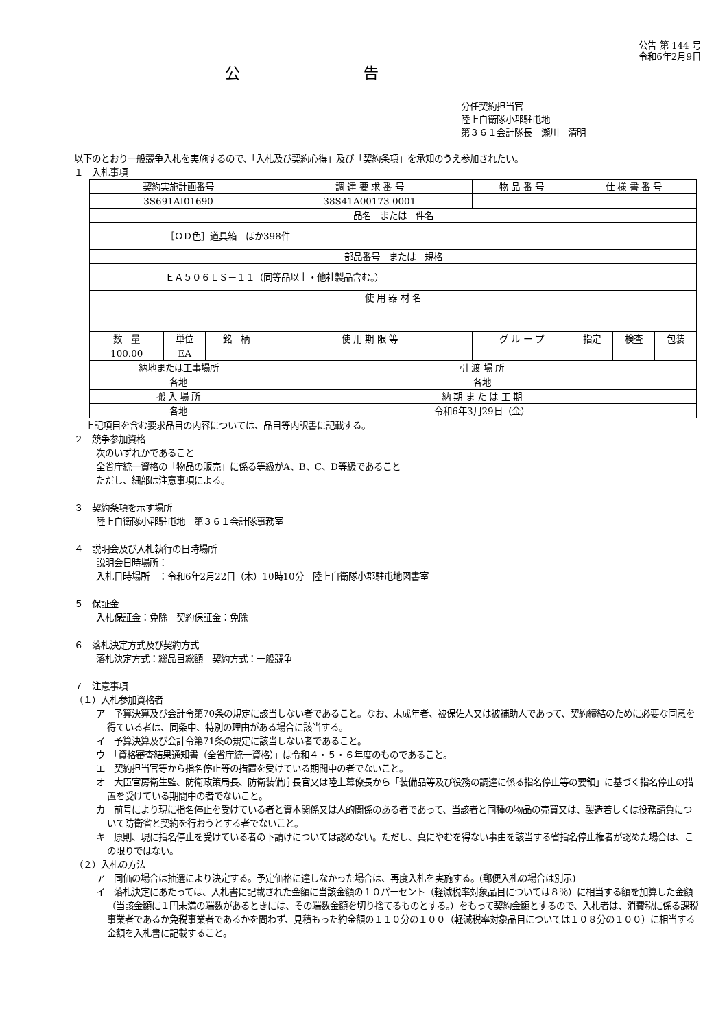公告 第 144 号
令和6年2月9日
公告
分任契約担当官
陸上自衛隊小郡駐屯地
第３６１会計隊長　瀬川　清明
以下のとおり一般競争入札を実施するので、「入札及び契約心得」及び「契約条項」を承知のうえ参加されたい。
１　入札事項
| 契約実施計画番号 | | | 調 達 要 求 番 号 | 物 品 番 号 | 仕 様 書 番 号 | | |
| 3S691AI01690 | | | 38S41A00173 0001 | | | | |
| 品名 または 件名 | | | | | | | |
| ［ＯＤ色］道具箱 ほか398件 | | | | | | | |
| 部品番号 または 規格 | | | | | | | |
| ＥＡ５０６ＬＳ－１１（同等品以上・他社製品含む。） | | | | | | | |
| 使 用 器 材 名 | | | | | | | |
| 数 量 | 単位 | 銘 柄 | 使 用 期 限 等 | グ ル ー プ | 指定 | 検査 | 包装 |
| 100.00 | EA | | | | | | |
| 納地または工事場所 | | | 引 渡 場 所 | | | | |
| 各地 | | | 各地 | | | | |
| 搬 入 場 所 | | | 納 期 ま た は 工 期 | | | | |
| 各地 | | | 令和6年3月29日（金） | | | | |
上記項目を含む要求品目の内容については、品目等内訳書に記載する。
２　競争参加資格
次のいずれかであること
全省庁統一資格の「物品の販売」に係る等級がA、B、C、D等級であること
ただし、細部は注意事項による。
３　契約条項を示す場所
陸上自衛隊小郡駐屯地　第３６１会計隊事務室
４　説明会及び入札執行の日時場所
説明会日時場所：
入札日時場所　：令和6年2月22日（木）10時10分　陸上自衛隊小郡駐屯地図書室
５　保証金
入札保証金：免除　契約保証金：免除
６　落札決定方式及び契約方式
落札決定方式：総品目総額　契約方式：一般競争
７　注意事項
（１）入札参加資格者
ア　予算決算及び会計令第70条の規定に該当しない者であること。なお、未成年者、被保佐人又は被補助人であって、契約締結のために必要な同意を得ている者は、同条中、特別の理由がある場合に該当する。
イ　予算決算及び会計令第71条の規定に該当しない者であること。
ウ　「資格審査結果通知書（全省庁統一資格）」は令和４・５・６年度のものであること。
エ　契約担当官等から指名停止等の措置を受けている期間中の者でないこと。
オ　大臣官房衛生監、防衛政策局長、防衛装備庁長官又は陸上幕僚長から「装備品等及び役務の調達に係る指名停止等の要領」に基づく指名停止の措置を受けている期間中の者でないこと。
カ　前号により現に指名停止を受けている者と資本関係又は人的関係のある者であって、当該者と同種の物品の売買又は、製造若しくは役務請負について防衛省と契約を行おうとする者でないこと。
キ　原則、現に指名停止を受けている者の下請けについては認めない。ただし、真にやむを得ない事由を該当する省指名停止権者が認めた場合は、この限りではない。
（２）入札の方法
ア　同価の場合は抽選により決定する。予定価格に達しなかった場合は、再度入札を実施する。(郵便入札の場合は別示)
イ　落札決定にあたっては、入札書に記載された金額に当該金額の１０パーセント（軽減税率対象品目については８％）に相当する額を加算した金額（当該金額に１円未満の端数があるときには、その端数金額を切り捨てるものとする。）をもって契約金額とするので、入札者は、消費税に係る課税事業者であるか免税事業者であるかを問わず、見積もった約金額の１１０分の１００（軽減税率対象品目については１０８分の１００）に相当する金額を入札書に記載すること。